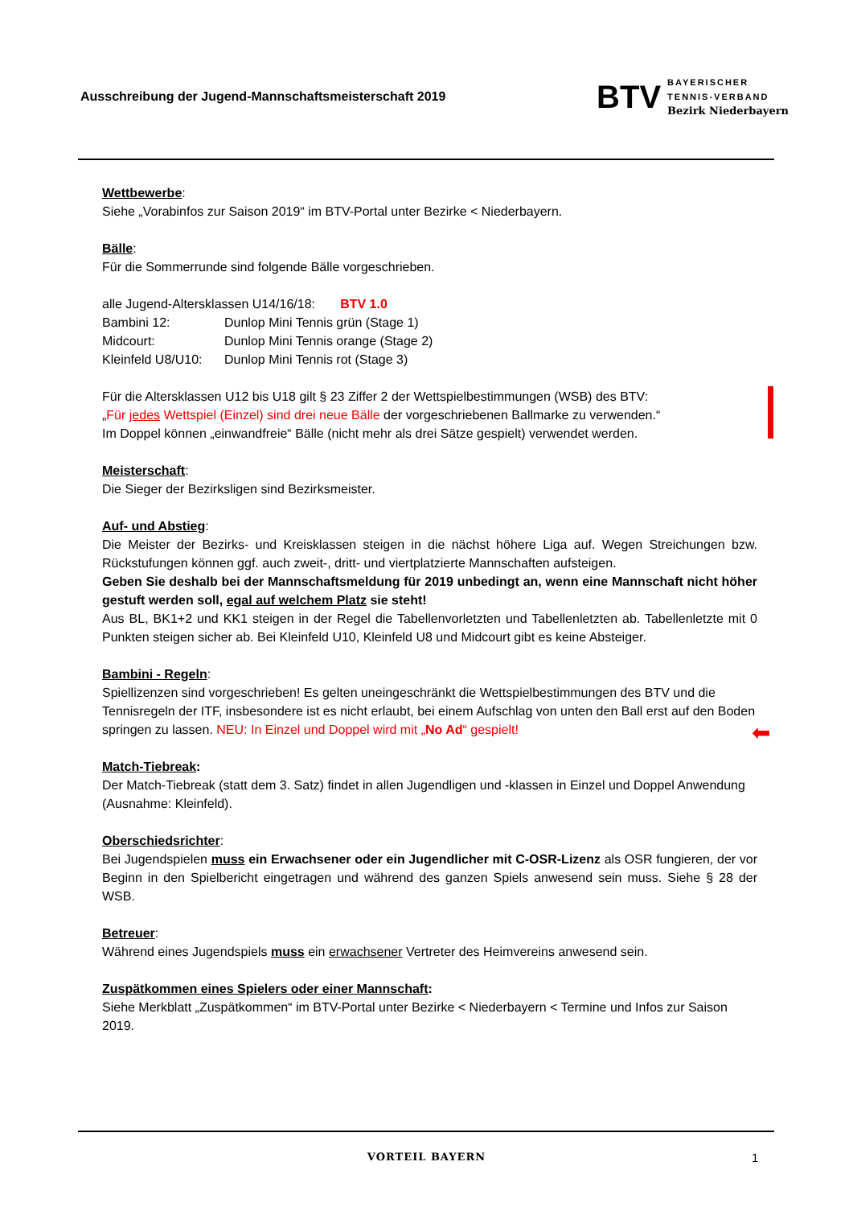Ausschreibung der Jugend-Mannschaftsmeisterschaft 2019
BTV
BAYERISCHER
TENNIS-VERBAND
Bezirk Niederbayern
Wettbewerbe:
Siehe „Vorabinfos zur Saison 2019“ im BTV-Portal unter Bezirke < Niederbayern.
Bälle:
Für die Sommerrunde sind folgende Bälle vorgeschrieben.
alle Jugend-Altersklassen U14/16/18: BTV 1.0
Bambini 12: Dunlop Mini Tennis grün (Stage 1)
Midcourt: Dunlop Mini Tennis orange (Stage 2)
Kleinfeld U8/U10: Dunlop Mini Tennis rot (Stage 3)
Für die Altersklassen U12 bis U18 gilt § 23 Ziffer 2 der Wettspielbestimmungen (WSB) des BTV:
„Für jedes Wettspiel (Einzel) sind drei neue Bälle der vorgeschriebenen Ballmarke zu verwenden.“
Im Doppel können „einwandfreie“ Bälle (nicht mehr als drei Sätze gespielt) verwendet werden.
Meisterschaft:
Die Sieger der Bezirksligen sind Bezirksmeister.
Auf- und Abstieg:
Die Meister der Bezirks- und Kreisklassen steigen in die nächst höhere Liga auf. Wegen Streichungen bzw. Rückstufungen können ggf. auch zweit-, dritt- und viertplatzierte Mannschaften aufsteigen.
Geben Sie deshalb bei der Mannschaftsmeldung für 2019 unbedingt an, wenn eine Mannschaft nicht höher gestuft werden soll, egal auf welchem Platz sie steht!
Aus BL, BK1+2 und KK1 steigen in der Regel die Tabellenvorletzten und Tabellenletzten ab. Tabellenletzte mit 0 Punkten steigen sicher ab. Bei Kleinfeld U10, Kleinfeld U8 und Midcourt gibt es keine Absteiger.
Bambini - Regeln:
Spiellizenzen sind vorgeschrieben! Es gelten uneingeschränkt die Wettspielbestimmungen des BTV und die Tennisregeln der ITF, insbesondere ist es nicht erlaubt, bei einem Aufschlag von unten den Ball erst auf den Boden springen zu lassen. NEU: In Einzel und Doppel wird mit „No Ad“ gespielt!
Match-Tiebreak:
Der Match-Tiebreak (statt dem 3. Satz) findet in allen Jugendligen und -klassen in Einzel und Doppel Anwendung (Ausnahme: Kleinfeld).
Oberschiedsrichter:
Bei Jugendspielen muss ein Erwachsener oder ein Jugendlicher mit C-OSR-Lizenz als OSR fungieren, der vor Beginn in den Spielbericht eingetragen und während des ganzen Spiels anwesend sein muss. Siehe § 28 der WSB.
Betreuer:
Während eines Jugendspiels muss ein erwachsener Vertreter des Heimvereins anwesend sein.
Zuspätkommen eines Spielers oder einer Mannschaft:
Siehe Merkblatt „Zuspätkommen“ im BTV-Portal unter Bezirke < Niederbayern < Termine und Infos zur Saison 2019.
⬅
VORTEIL BAYERN 1